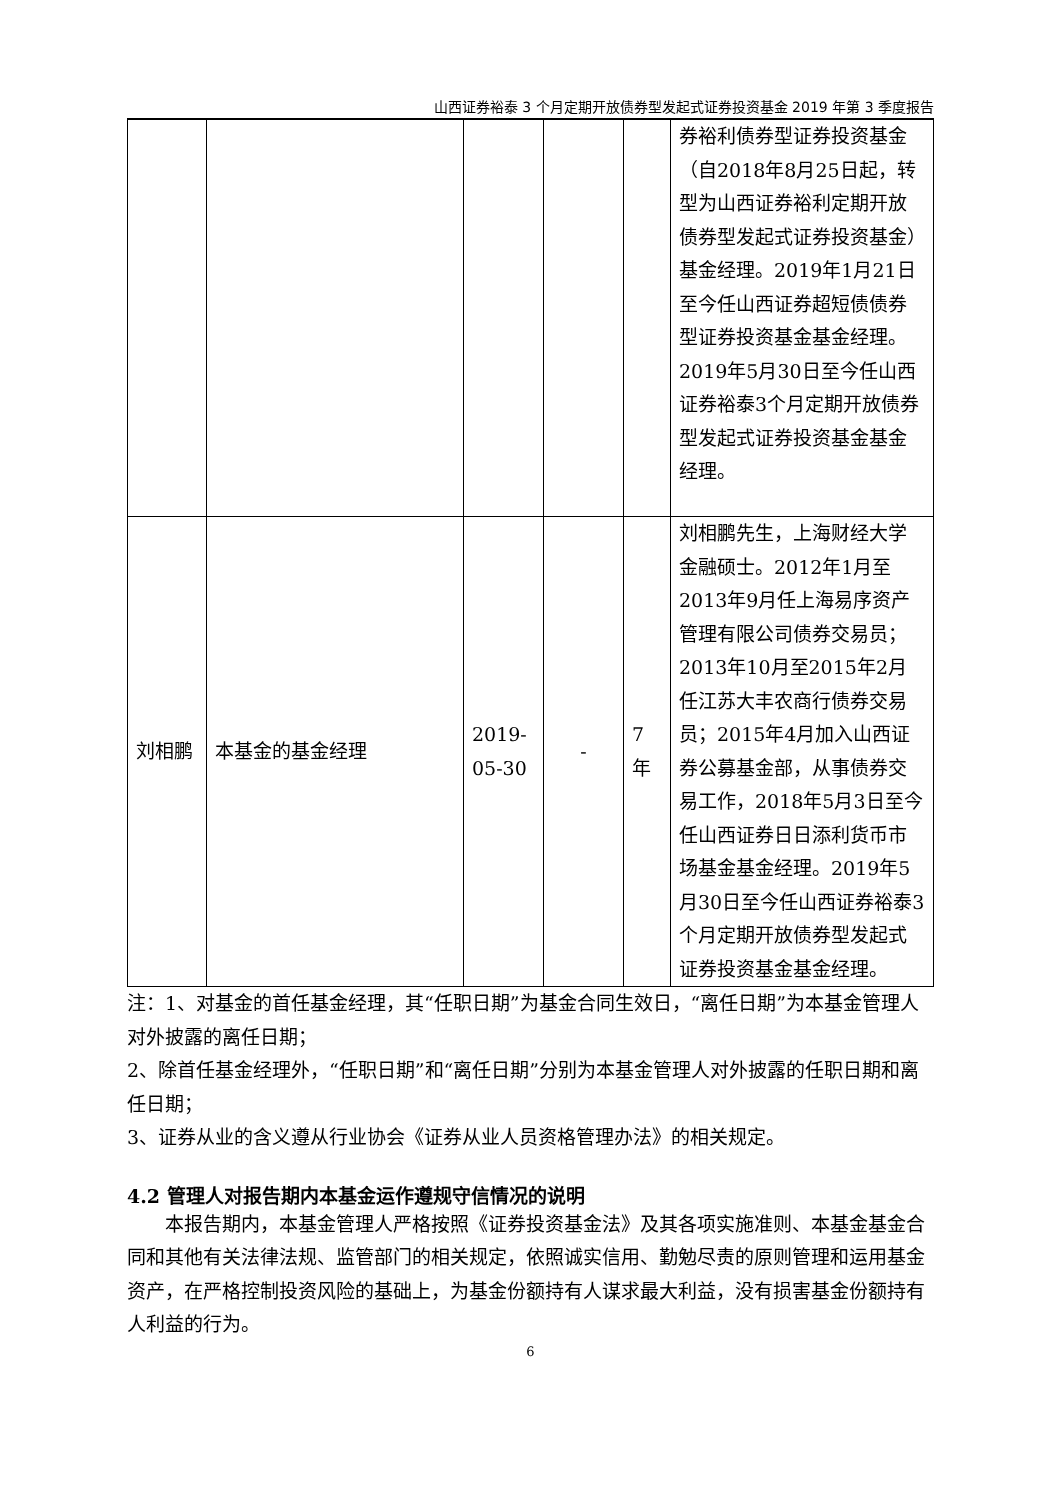山西证券裕泰 3 个月定期开放债券型发起式证券投资基金 2019 年第 3 季度报告
| | | | | | 券裕利债券型证券投资基金（自2018年8月25日起，转型为山西证券裕利定期开放债券型发起式证券投资基金）基金经理。2019年1月21日至今任山西证券超短债债券型证券投资基金基金经理。2019年5月30日至今任山西证券裕泰3个月定期开放债券型发起式证券投资基金基金经理。 |
| 刘相鹏 | 本基金的基金经理 | 2019-05-30 | - | 7年 | 刘相鹏先生，上海财经大学金融硕士。2012年1月至2013年9月任上海易序资产管理有限公司债券交易员；2013年10月至2015年2月任江苏大丰农商行债券交易员；2015年4月加入山西证券公募基金部，从事债券交易工作，2018年5月3日至今任山西证券日日添利货币市场基金基金经理。2019年5月30日至今任山西证券裕泰3个月定期开放债券型发起式证券投资基金基金经理。 |
注：1、对基金的首任基金经理，其“任职日期”为基金合同生效日，“离任日期”为本基金管理人对外披露的离任日期；
2、除首任基金经理外，“任职日期”和“离任日期”分别为本基金管理人对外披露的任职日期和离任日期；
3、证券从业的含义遵从行业协会《证券从业人员资格管理办法》的相关规定。
4.2 管理人对报告期内本基金运作遵规守信情况的说明
本报告期内，本基金管理人严格按照《证券投资基金法》及其各项实施准则、本基金基金合同和其他有关法律法规、监管部门的相关规定，依照诚实信用、勤勉尽责的原则管理和运用基金资产，在严格控制投资风险的基础上，为基金份额持有人谋求最大利益，没有损害基金份额持有人利益的行为。
6